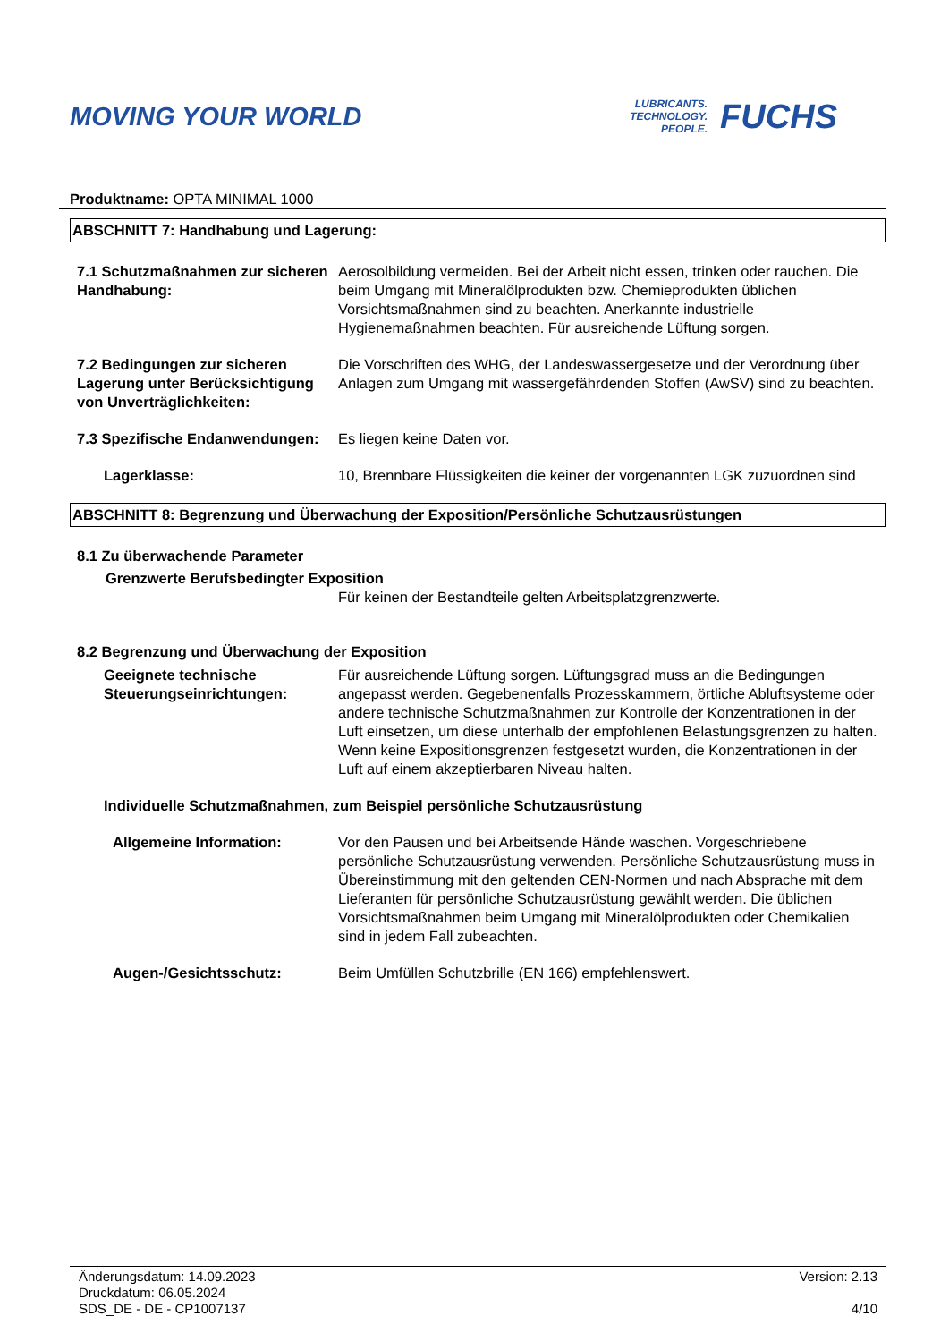MOVING YOUR WORLD
LUBRICANTS.
TECHNOLOGY.
PEOPLE.
FUCHS
Produktname: OPTA MINIMAL 1000
ABSCHNITT 7: Handhabung und Lagerung:
7.1 Schutzmaßnahmen zur sicheren Handhabung:
Aerosolbildung vermeiden. Bei der Arbeit nicht essen, trinken oder rauchen. Die beim Umgang mit Mineralölprodukten bzw. Chemieprodukten üblichen Vorsichtsmaßnahmen sind zu beachten. Anerkannte industrielle Hygienemaßnahmen beachten. Für ausreichende Lüftung sorgen.
7.2 Bedingungen zur sicheren Lagerung unter Berücksichtigung von Unverträglichkeiten:
Die Vorschriften des WHG, der Landeswassergesetze und der Verordnung über Anlagen zum Umgang mit wassergefährdenden Stoffen (AwSV) sind zu beachten.
7.3 Spezifische Endanwendungen:
Es liegen keine Daten vor.
Lagerklasse: 10, Brennbare Flüssigkeiten die keiner der vorgenannten LGK zuzuordnen sind
ABSCHNITT 8: Begrenzung und Überwachung der Exposition/Persönliche Schutzausrüstungen
8.1 Zu überwachende Parameter
Grenzwerte Berufsbedingter Exposition
Für keinen der Bestandteile gelten Arbeitsplatzgrenzwerte.
8.2 Begrenzung und Überwachung der Exposition
Geeignete technische Steuerungseinrichtungen:
Für ausreichende Lüftung sorgen. Lüftungsgrad muss an die Bedingungen angepasst werden. Gegebenenfalls Prozesskammern, örtliche Abluftsysteme oder andere technische Schutzmaßnahmen zur Kontrolle der Konzentrationen in der Luft einsetzen, um diese unterhalb der empfohlenen Belastungsgrenzen zu halten. Wenn keine Expositionsgrenzen festgesetzt wurden, die Konzentrationen in der Luft auf einem akzeptierbaren Niveau halten.
Individuelle Schutzmaßnahmen, zum Beispiel persönliche Schutzausrüstung
Allgemeine Information: Vor den Pausen und bei Arbeitsende Hände waschen. Vorgeschriebene persönliche Schutzausrüstung verwenden. Persönliche Schutzausrüstung muss in Übereinstimmung mit den geltenden CEN-Normen und nach Absprache mit dem Lieferanten für persönliche Schutzausrüstung gewählt werden. Die üblichen Vorsichtsmaßnahmen beim Umgang mit Mineralölprodukten oder Chemikalien sind in jedem Fall zubeachten.
Augen-/Gesichtsschutz: Beim Umfüllen Schutzbrille (EN 166) empfehlenswert.
Änderungsdatum: 14.09.2023
Druckdatum: 06.05.2024
SDS_DE - DE - CP1007137
Version: 2.13
4/10